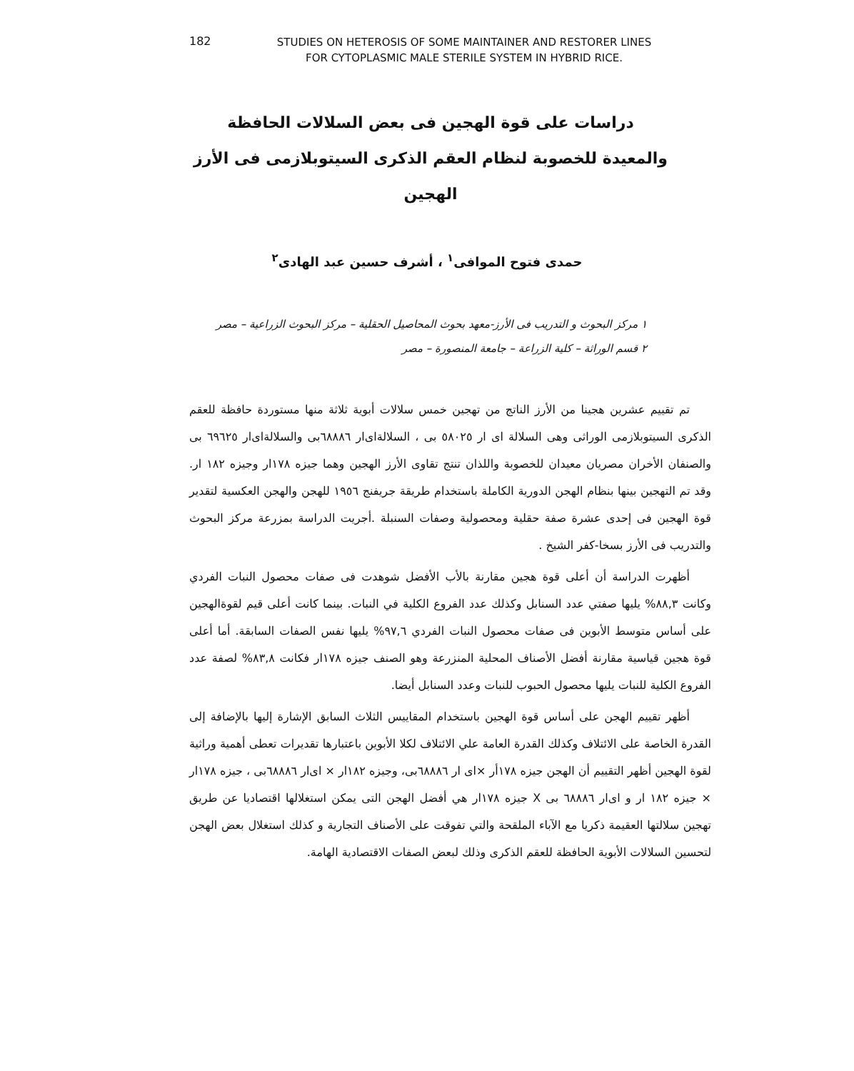182
STUDIES ON HETEROSIS OF SOME MAINTAINER AND RESTORER LINES FOR CYTOPLASMIC MALE STERILE SYSTEM IN HYBRID RICE.
دراسات على قوة الهجين فى بعض السلالات الحافظة والمعيدة للخصوبة لنظام العقم الذكرى السيتوبلازمى فى الأرز الهجين
حمدى فتوح الموافى<sup>١</sup> ، أشرف حسين عبد الهادى<sup>٢</sup>
١ مركز البحوث و التدريب فى الأرز-معهد بحوث المحاصيل الحقلية – مركز البحوث الزراعية – مصر
٢ قسم الوراثة – كلية الزراعة – جامعة المنصورة – مصر
تم تقييم عشرين هجينا من الأرز الناتج من تهجين خمس سلالات أبوية ثلاثة منها مستوردة حافظة للعقم الذكرى السيتوبلازمى الوراثى وهى السلالة اى ار ٥٨٠٢٥ بى ، السلالةاى‌ار ٦٨٨٨٦بى والسلالةاى‌ار ٦٩٦٢٥ بى والصنفان الأخران مصريان معيدان للخصوبة واللذان تنتج تقاوى الأرز الهجين وهما جيزه ١٧٨ار وجيزه ١٨٢ ار. وقد تم التهجين بينها بنظام الهجن الدورية الكاملة باستخدام طريقة جريفنج ١٩٥٦ للهجن والهجن العكسية لتقدير قوة الهجين فى إحدى عشرة صفة حقلية ومحصولية وصفات السنبلة .أجريت الدراسة بمزرعة مركز البحوث والتدريب فى الأرز بسخا-كفر الشيخ .
أظهرت الدراسة أن أعلى قوة هجين مقارنة بالأب الأفضل شوهدت فى صفات محصول النبات الفردي وكانت ٨٨,٣% يليها صفتي عدد السنابل وكذلك عدد الفروع الكلية في النبات. بينما كانت أعلى قيم لقوةالهجين على أساس متوسط الأبوين فى صفات محصول النبات الفردي ٩٧,٦% يليها نفس الصفات السابقة. أما أعلى قوة هجين قياسية مقارنة أفضل الأصناف المحلية المنزرعة وهو الصنف جيزه ١٧٨ار فكانت ٨٣,٨% لصفة عدد الفروع الكلية للنبات يليها محصول الحبوب للنبات وعدد السنابل أيضا.
أظهر تقييم الهجن على أساس قوة الهجين باستخدام المقاييس الثلاث السابق الإشارة إليها بالإضافة إلى القدرة الخاصة على الائتلاف وكذلك القدرة العامة علي الائتلاف لكلا الأبوين باعتبارها تقديرات تعطى أهمية وراثية لقوة الهجين أظهر التقييم أن الهجن جيزه ١٧٨أر ×اى ار ٦٨٨٨٦بى، وجيزه ١٨٢ار × اى‌ار ٦٨٨٨٦بى ، جيزه ١٧٨ار × جيزه ١٨٢ ار و اى‌ار ٦٨٨٨٦ بى X جيزه ١٧٨ار هي أفضل الهجن التى يمكن استغلالها اقتصاديا عن طريق تهجين سلالتها العقيمة ذكريا مع الآباء الملقحة والتي تفوقت على الأصناف التجارية و كذلك استغلال بعض الهجن لتحسين السلالات الأبوية الحافظة للعقم الذكرى وذلك لبعض الصفات الاقتصادية الهامة.